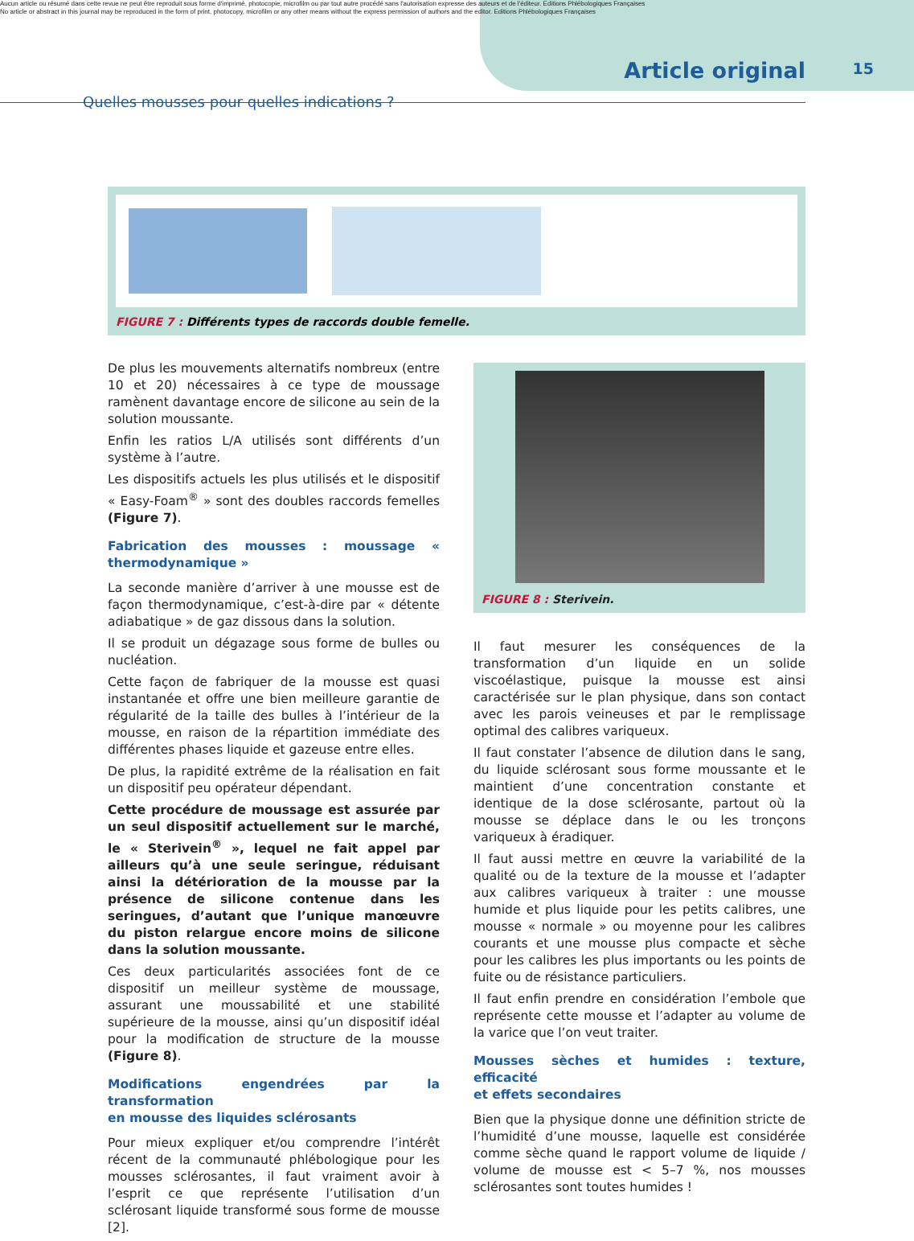Aucun article ou résumé dans cette revue ne peut être reproduit sous forme d'imprimé, photocopie, microfilm ou par tout autre procédé sans l'autorisation expresse des auteurs et de l'éditeur. Editions Phlébologiques Françaises
No article or abstract in this journal may be reproduced in the form of print, photocopy, microfilm or any other means without the express permission of authors and the editor. Editions Phlébologiques Françaises
Article original 15
Quelles mousses pour quelles indications ?
FIGURE 7 : Différents types de raccords double femelle.
De plus les mouvements alternatifs nombreux (entre 10 et 20) nécessaires à ce type de moussage ramènent davantage encore de silicone au sein de la solution moussante.
Enfin les ratios L/A utilisés sont différents d’un système à l’autre.
Les dispositifs actuels les plus utilisés et le dispositif « Easy-Foam<sup>®</sup> » sont des doubles raccords femelles (Figure 7).
Fabrication des mousses : moussage « thermodynamique »
La seconde manière d’arriver à une mousse est de façon thermodynamique, c’est-à-dire par « détente adiabatique » de gaz dissous dans la solution.
Il se produit un dégazage sous forme de bulles ou nucléation.
Cette façon de fabriquer de la mousse est quasi instantanée et offre une bien meilleure garantie de régularité de la taille des bulles à l’intérieur de la mousse, en raison de la répartition immédiate des différentes phases liquide et gazeuse entre elles.
De plus, la rapidité extrême de la réalisation en fait un dispositif peu opérateur dépendant.
Cette procédure de moussage est assurée par un seul dispositif actuellement sur le marché, le « Sterivein<sup>®</sup> », lequel ne fait appel par ailleurs qu’à une seule seringue, réduisant ainsi la détérioration de la mousse par la présence de silicone contenue dans les seringues, d’autant que l’unique manœuvre du piston relargue encore moins de silicone dans la solution moussante.
Ces deux particularités associées font de ce dispositif un meilleur système de moussage, assurant une moussabilité et une stabilité supérieure de la mousse, ainsi qu’un dispositif idéal pour la modification de structure de la mousse (Figure 8).
Modifications engendrées par la transformation
en mousse des liquides sclérosants
Pour mieux expliquer et/ou comprendre l’intérêt récent de la communauté phlébologique pour les mousses sclérosantes, il faut vraiment avoir à l’esprit ce que représente l’utilisation d’un sclérosant liquide transformé sous forme de mousse [2].
FIGURE 8 : Sterivein.
Il faut mesurer les conséquences de la transformation d’un liquide en un solide viscoélastique, puisque la mousse est ainsi caractérisée sur le plan physique, dans son contact avec les parois veineuses et par le remplissage optimal des calibres variqueux.
Il faut constater l’absence de dilution dans le sang, du liquide sclérosant sous forme moussante et le maintient d’une concentration constante et identique de la dose sclérosante, partout où la mousse se déplace dans le ou les tronçons variqueux à éradiquer.
Il faut aussi mettre en œuvre la variabilité de la qualité ou de la texture de la mousse et l’adapter aux calibres variqueux à traiter : une mousse humide et plus liquide pour les petits calibres, une mousse « normale » ou moyenne pour les calibres courants et une mousse plus compacte et sèche pour les calibres les plus importants ou les points de fuite ou de résistance particuliers.
Il faut enfin prendre en considération l’embole que représente cette mousse et l’adapter au volume de la varice que l’on veut traiter.
Mousses sèches et humides : texture, efficacité
et effets secondaires
Bien que la physique donne une définition stricte de l’humidité d’une mousse, laquelle est considérée comme sèche quand le rapport volume de liquide / volume de mousse est < 5–7 %, nos mousses sclérosantes sont toutes humides !